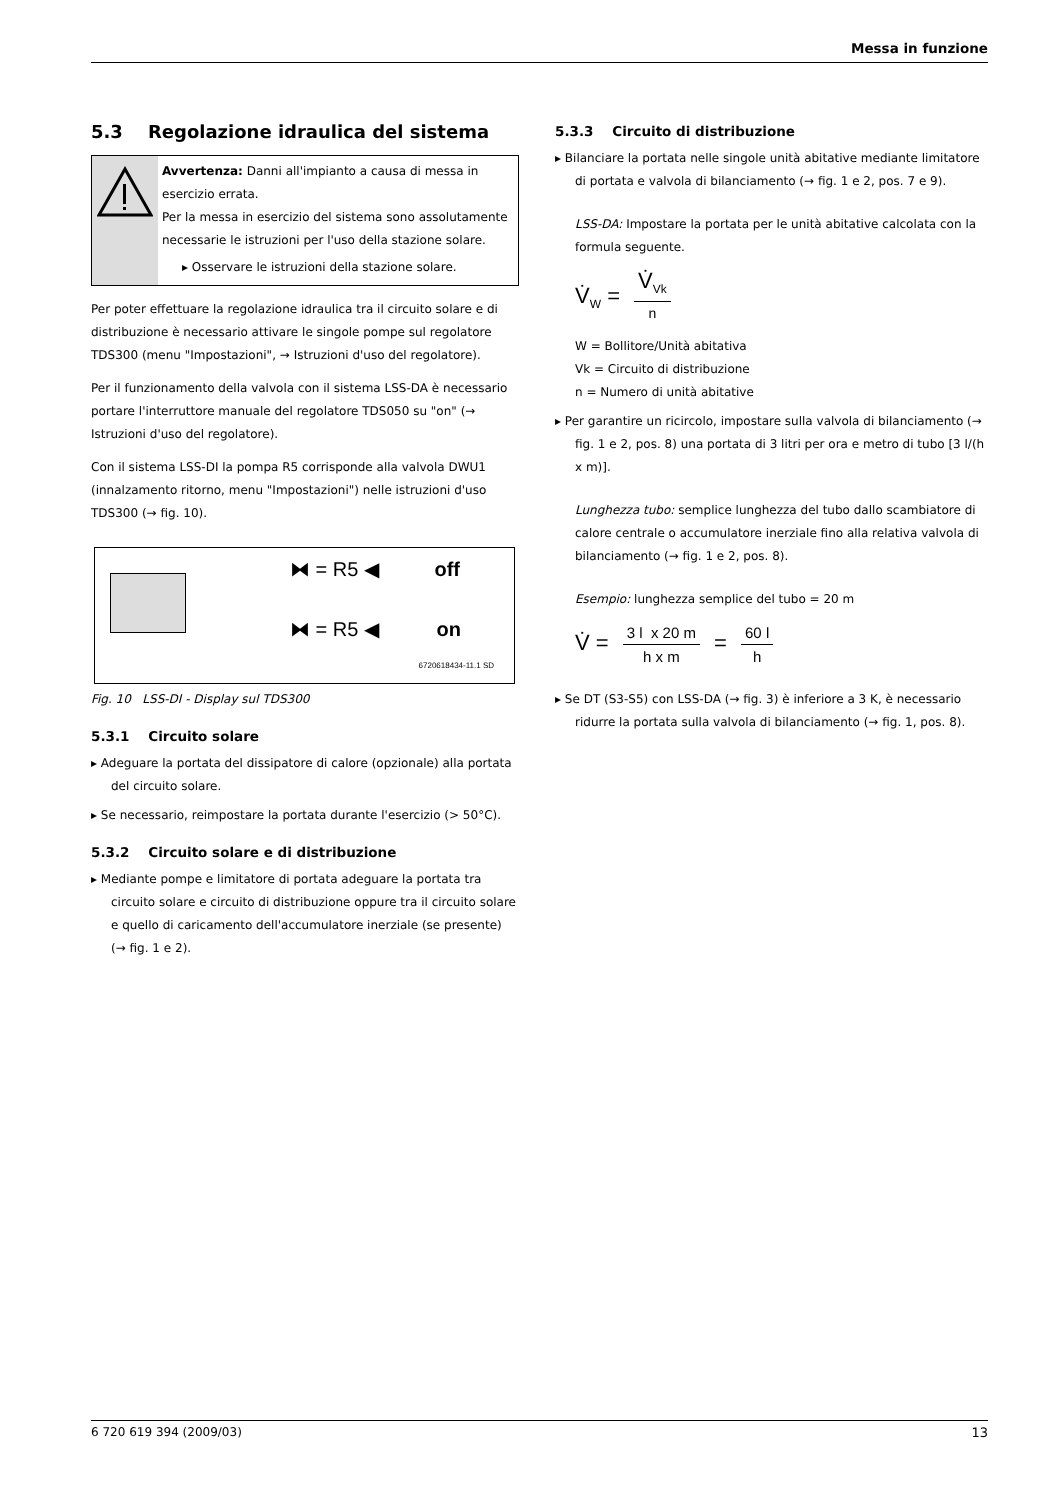Messa in funzione
5.3 Regolazione idraulica del sistema
Avvertenza: Danni all'impianto a causa di messa in esercizio errata.
Per la messa in esercizio del sistema sono assolutamente necessarie le istruzioni per l'uso della stazione solare.
▸ Osservare le istruzioni della stazione solare.
Per poter effettuare la regolazione idraulica tra il circuito solare e di distribuzione è necessario attivare le singole pompe sul regolatore TDS300 (menu "Impostazioni", → Istruzioni d'uso del regolatore).
Per il funzionamento della valvola con il sistema LSS-DA è necessario portare l'interruttore manuale del regolatore TDS050 su "on" (→ Istruzioni d'uso del regolatore).
Con il sistema LSS-DI la pompa R5 corrisponde alla valvola DWU1 (innalzamento ritorno, menu "Impostazioni") nelle istruzioni d'uso TDS300 (→ fig. 10).
⧓ = R5 ◀ off
⧓ = R5 ◀ on
6720618434-11.1 SD
Fig. 10 LSS-DI - Display sul TDS300
5.3.1 Circuito solare
▸ Adeguare la portata del dissipatore di calore (opzionale) alla portata del circuito solare.
▸ Se necessario, reimpostare la portata durante l'esercizio (> 50°C).
5.3.2 Circuito solare e di distribuzione
▸ Mediante pompe e limitatore di portata adeguare la portata tra circuito solare e circuito di distribuzione oppure tra il circuito solare e quello di caricamento dell'accumulatore inerziale (se presente) (→ fig. 1 e 2).
5.3.3 Circuito di distribuzione
▸ Bilanciare la portata nelle singole unità abitative mediante limitatore di portata e valvola di bilanciamento (→ fig. 1 e 2, pos. 7 e 9).
LSS-DA: Impostare la portata per le unità abitative calcolata con la formula seguente.
V̇<sub>W</sub> = V̇<sub>Vk</sub> n
W = Bollitore/Unità abitativa
Vk = Circuito di distribuzione
n = Numero di unità abitative
▸ Per garantire un ricircolo, impostare sulla valvola di bilanciamento (→ fig. 1 e 2, pos. 8) una portata di 3 litri per ora e metro di tubo [3 l/(h x m)].
Lunghezza tubo: semplice lunghezza del tubo dallo scambiatore di calore centrale o accumulatore inerziale fino alla relativa valvola di bilanciamento (→ fig. 1 e 2, pos. 8).
Esempio: lunghezza semplice del tubo = 20 m
V̇ = 3 l x 20 m h x m = 60 l h
▸ Se DT (S3-S5) con LSS-DA (→ fig. 3) è inferiore a 3 K, è necessario ridurre la portata sulla valvola di bilanciamento (→ fig. 1, pos. 8).
6 720 619 394 (2009/03) 13